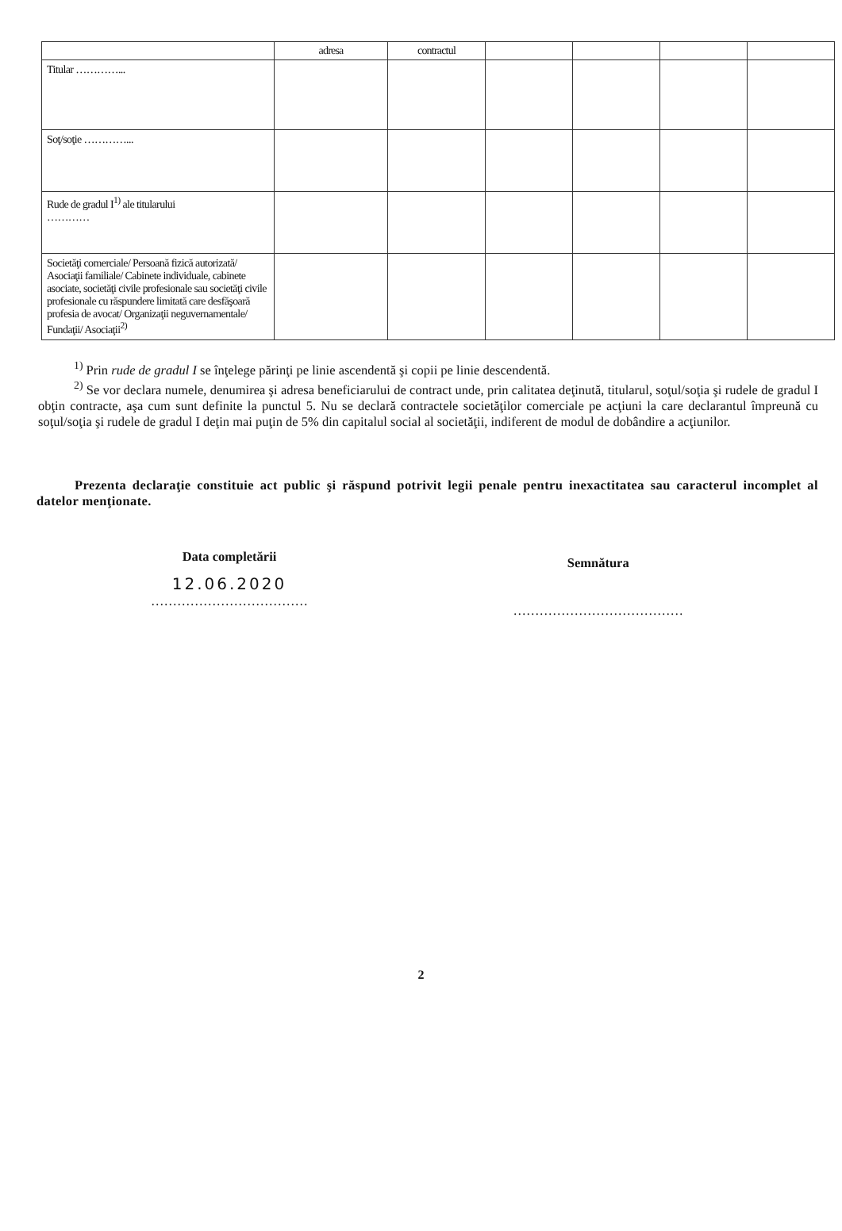| | adresa | contractul | | | | |
| --- | --- | --- | --- | --- | --- | --- |
| Titular …………... | | | | | | |
| Soţ/soţie …………... | | | | | | |
| Rude de gradul I<sup>1)</sup> ale titularului ………… | | | | | | |
| Societăţi comerciale/ Persoană fizică autorizată/ Asociaţii familiale/ Cabinete individuale, cabinete asociate, societăţi civile profesionale sau societăţi civile profesionale cu răspundere limitată care desfăşoară profesia de avocat/ Organizaţii neguvernamentale/ Fundaţii/ Asociaţii<sup>2)</sup> | | | | | | |
<sup>1)</sup> Prin rude de gradul I se înţelege părinţi pe linie ascendentă şi copii pe linie descendentă.
<sup>2)</sup> Se vor declara numele, denumirea şi adresa beneficiarului de contract unde, prin calitatea deţinută, titularul, soţul/soţia şi rudele de gradul I obţin contracte, aşa cum sunt definite la punctul 5. Nu se declară contractele societăţilor comerciale pe acţiuni la care declarantul împreună cu soţul/soţia şi rudele de gradul I deţin mai puţin de 5% din capitalul social al societăţii, indiferent de modul de dobândire a acţiunilor.
Prezenta declaraţie constituie act public şi răspund potrivit legii penale pentru inexactitatea sau caracterul incomplet al datelor menţionate.
Data completării
12.06.2020
………………………………
Semnătura
…………………………………
2